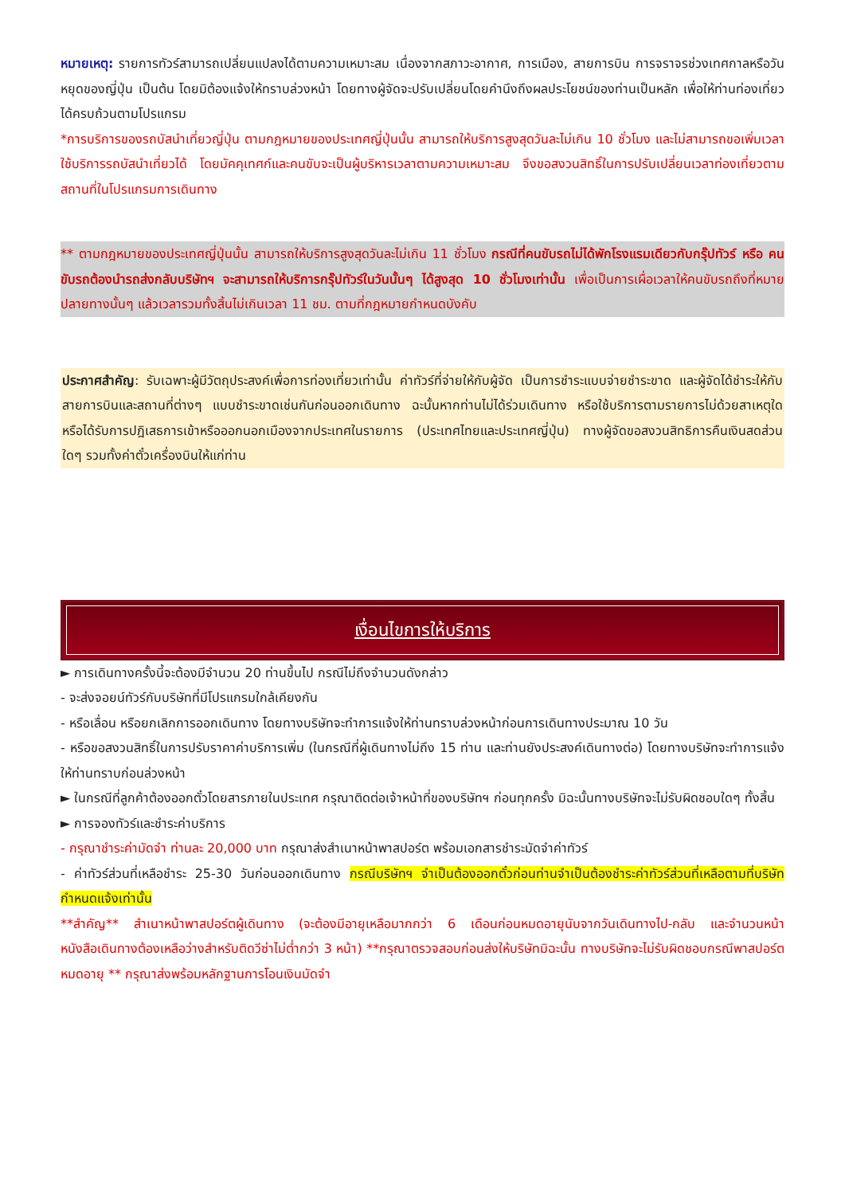หมายเหตุ: รายการทัวร์สามารถเปลี่ยนแปลงได้ตามความเหมาะสม เนื่องจากสภาวะอากาศ, การเมือง, สายการบิน การจราจรช่วงเทศกาลหรือวันหยุดของญี่ปุ่น เป็นต้น โดยมิต้องแจ้งให้ทราบล่วงหน้า โดยทางผู้จัดจะปรับเปลี่ยนโดยคำนึงถึงผลประโยชน์ของท่านเป็นหลัก เพื่อให้ท่านท่องเที่ยวได้ครบถ้วนตามโปรแกรม
*การบริการของรถบัสนำเที่ยวญี่ปุ่น ตามกฎหมายของประเทศญี่ปุ่นนั้น สามารถให้บริการสูงสุดวันละไม่เกิน 10 ชั่วโมง และไม่สามารถขอเพิ่มเวลาใช้บริการรถบัสนำเที่ยวได้ โดยมัคคุเทศก์และคนขับจะเป็นผู้บริหารเวลาตามความเหมาะสม จึงขอสงวนสิทธิ์ในการปรับเปลี่ยนเวลาท่องเที่ยวตามสถานที่ในโปรแกรมการเดินทาง
** ตามกฎหมายของประเทศญี่ปุ่นนั้น สามารถให้บริการสูงสุดวันละไม่เกิน 11 ชั่วโมง กรณีที่คนขับรถไม่ได้พักโรงแรมเดียวกับกรุ๊ปทัวร์ หรือ คนขับรถต้องนำรถส่งกลับบริษัทฯ จะสามารถให้บริการกรุ๊ปทัวร์ในวันนั้นๆ ได้สูงสุด 10 ชั่วโมงเท่านั้น เพื่อเป็นการเผื่อเวลาให้คนขับรถถึงที่หมายปลายทางนั้นๆ แล้วเวลารวมทั้งสิ้นไม่เกินเวลา 11 ชม. ตามที่กฎหมายกำหนดบังคับ
ประกาศสำคัญ: รับเฉพาะผู้มีวัตถุประสงค์เพื่อการท่องเที่ยวเท่านั้น ค่าทัวร์ที่จ่ายให้กับผู้จัด เป็นการชำระแบบจ่ายชำระขาด และผู้จัดได้ชำระให้กับสายการบินและสถานที่ต่างๆ แบบชำระขาดเช่นกันก่อนออกเดินทาง ฉะนั้นหากท่านไม่ได้ร่วมเดินทาง หรือใช้บริการตามรายการไม่ด้วยสาเหตุใด หรือได้รับการปฎิเสธการเข้าหรือออกนอกเมืองจากประเทศในรายการ (ประเทศไทยและประเทศญี่ปุ่น) ทางผู้จัดขอสงวนสิทธิการคืนเงินสดส่วนใดๆ รวมทั้งค่าตั๋วเครื่องบินให้แก่ท่าน
เงื่อนไขการให้บริการ
► การเดินทางครั้งนี้จะต้องมีจำนวน 20 ท่านขึ้นไป กรณีไม่ถึงจำนวนดังกล่าว
- จะส่งจอยน์ทัวร์กับบริษัทที่มีโปรแกรมใกล้เคียงกัน
- หรือเลื่อน หรือยกเลิกการออกเดินทาง โดยทางบริษัทจะทำการแจ้งให้ท่านทราบล่วงหน้าก่อนการเดินทางประมาณ 10 วัน
- หรือขอสงวนสิทธิ์ในการปรับราคาค่าบริการเพิ่ม (ในกรณีที่ผู้เดินทางไม่ถึง 15 ท่าน และท่านยังประสงค์เดินทางต่อ) โดยทางบริษัทจะทำการแจ้งให้ท่านทราบก่อนล่วงหน้า
► ในกรณีที่ลูกค้าต้องออกตั๋วโดยสารภายในประเทศ กรุณาติดต่อเจ้าหน้าที่ของบริษัทฯ ก่อนทุกครั้ง มิฉะนั้นทางบริษัทจะไม่รับผิดชอบใดๆ ทั้งสิ้น
► การจองทัวร์และชำระค่าบริการ
- กรุณาชำระค่ามัดจำ ท่านละ 20,000 บาท กรุณาส่งสำเนาหน้าพาสปอร์ต พร้อมเอกสารชำระมัดจำค่าทัวร์
- ค่าทัวร์ส่วนที่เหลือชำระ 25-30 วันก่อนออกเดินทาง กรณีบริษัทฯ จำเป็นต้องออกตั๋วก่อนท่านจำเป็นต้องชำระค่าทัวร์ส่วนที่เหลือตามที่บริษัทกำหนดแจ้งเท่านั้น
**สำคัญ** สำเนาหน้าพาสปอร์ตผู้เดินทาง (จะต้องมีอายุเหลือมากกว่า 6 เดือนก่อนหมดอายุนับจากวันเดินทางไป-กลับ และจำนวนหน้าหนังสือเดินทางต้องเหลือว่างสำหรับติดวีซ่าไม่ต่ำกว่า 3 หน้า) **กรุณาตรวจสอบก่อนส่งให้บริษัทมิฉะนั้น ทางบริษัทจะไม่รับผิดชอบกรณีพาสปอร์ตหมดอายุ ** กรุณาส่งพร้อมหลักฐานการโอนเงินมัดจำ